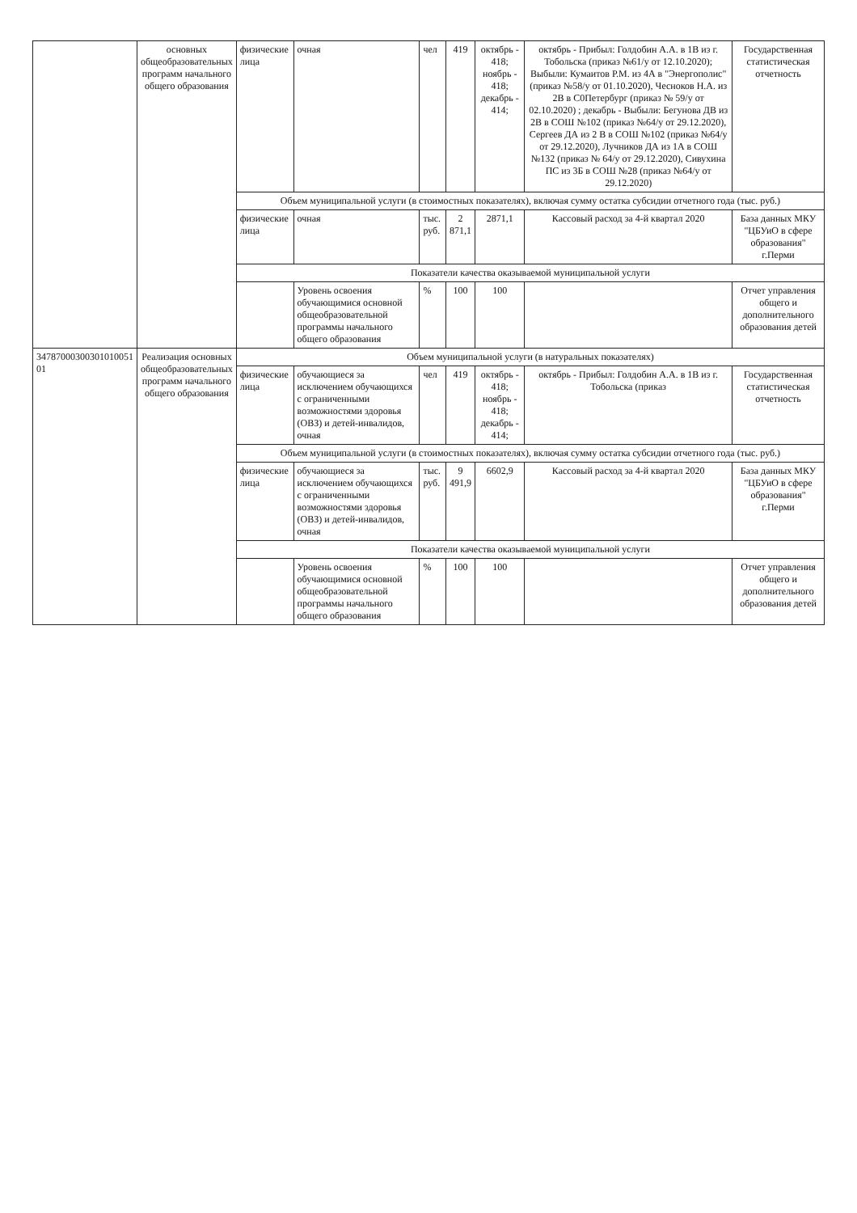| | основных общеобразовательных программ начального общего образования | физические лица | очная | чел | 419 | октябрь - 418; ноябрь - 418; декабрь - 414; | октябрь - Прибыл: Голдобин А.А. в 1В из г. Тобольска (приказ №61/у от 12.10.2020); Выбыли: Кумаитов Р.М. из 4А в "Энергополис" (приказ №58/у от 01.10.2020), Чесноков Н.А. из 2В в С0Петербург (приказ № 59/у от 02.10.2020) ; декабрь - Выбыли: Бегунова ДВ из 2В в СОШ №102 (приказ №64/у от 29.12.2020), Сергеев ДА из 2 В в СОШ №102 (приказ №64/у от 29.12.2020), Лучников ДА из 1А в СОШ №132 (приказ № 64/у от 29.12.2020), Сивухина ПС из 3Б в СОШ №28 (приказ №64/у от 29.12.2020) | Государственная статистическая отчетность |
| | | Объем муниципальной услуги (в стоимостных показателях), включая сумму остатка субсидии отчетного года (тыс. руб.) | | | | | | |
| | | физические лица | очная | тыс. руб. | 2 871,1 | 2871,1 | Кассовый расход за 4-й квартал 2020 | База данных МКУ "ЦБУиО в сфере образования" г.Перми |
| | | Показатели качества оказываемой муниципальной услуги | | | | | | |
| | | | Уровень освоения обучающимися основной общеобразовательной программы начального общего образования | % | 100 | 100 | | Отчет управления общего и дополнительного образования детей |
| 34787000300301010051 01 | Реализация основных общеобразовательных программ начального общего образования | Объем муниципальной услуги (в натуральных показателях) | | | | | | |
| | | физические лица | обучающиеся за исключением обучающихся с ограниченными возможностями здоровья (ОВЗ) и детей-инвалидов, очная | чел | 419 | октябрь - 418; ноябрь - 418; декабрь - 414; | октябрь - Прибыл: Голдобин А.А. в 1В из г. Тобольска (приказ | Государственная статистическая отчетность |
| | | Объем муниципальной услуги (в стоимостных показателях), включая сумму остатка субсидии отчетного года (тыс. руб.) | | | | | | |
| | | физические лица | обучающиеся за исключением обучающихся с ограниченными возможностями здоровья (ОВЗ) и детей-инвалидов, очная | тыс. руб. | 9 491,9 | 6602,9 | Кассовый расход за 4-й квартал 2020 | База данных МКУ "ЦБУиО в сфере образования" г.Перми |
| | | Показатели качества оказываемой муниципальной услуги | | | | | | |
| | | | Уровень освоения обучающимися основной общеобразовательной программы начального общего образования | % | 100 | 100 | | Отчет управления общего и дополнительного образования детей |